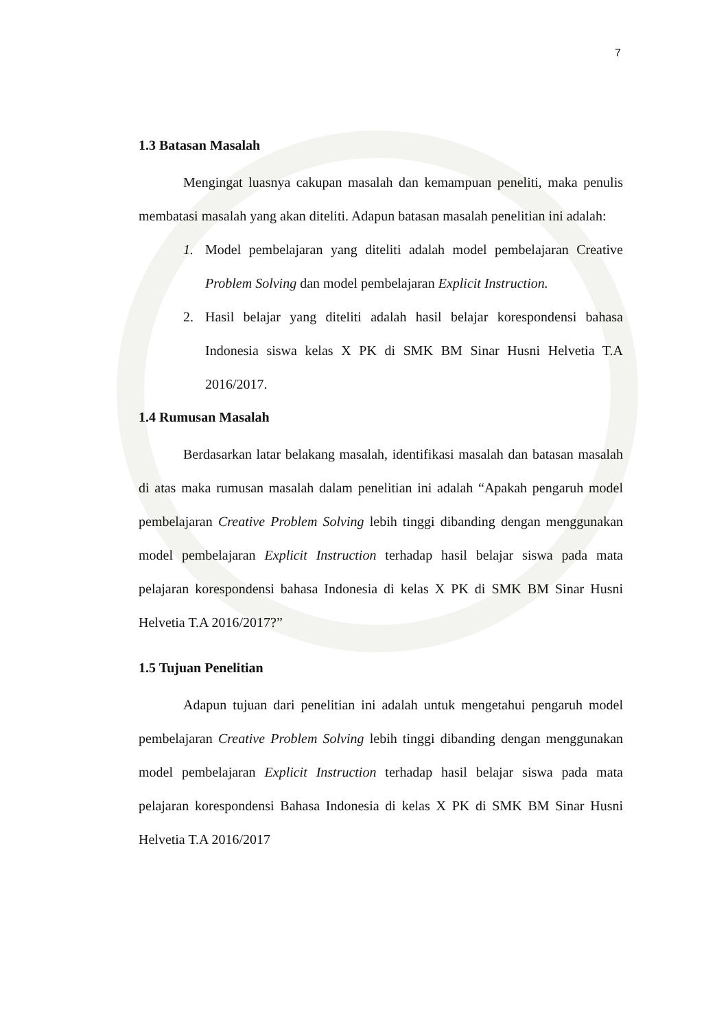7
1.3 Batasan Masalah
Mengingat luasnya cakupan masalah dan kemampuan peneliti, maka penulis membatasi masalah yang akan diteliti. Adapun batasan masalah penelitian ini adalah:
1. Model pembelajaran yang diteliti adalah model pembelajaran Creative Problem Solving dan model pembelajaran Explicit Instruction.
2. Hasil belajar yang diteliti adalah hasil belajar korespondensi bahasa Indonesia siswa kelas X PK di SMK BM Sinar Husni Helvetia T.A 2016/2017.
1.4 Rumusan Masalah
Berdasarkan latar belakang masalah, identifikasi masalah dan batasan masalah di atas maka rumusan masalah dalam penelitian ini adalah “Apakah pengaruh model pembelajaran Creative Problem Solving lebih tinggi dibanding dengan menggunakan model pembelajaran Explicit Instruction terhadap hasil belajar siswa pada mata pelajaran korespondensi bahasa Indonesia di kelas X PK di SMK BM Sinar Husni Helvetia T.A 2016/2017?”
1.5 Tujuan Penelitian
Adapun tujuan dari penelitian ini adalah untuk mengetahui pengaruh model pembelajaran Creative Problem Solving lebih tinggi dibanding dengan menggunakan model pembelajaran Explicit Instruction terhadap hasil belajar siswa pada mata pelajaran korespondensi Bahasa Indonesia di kelas X PK di SMK BM Sinar Husni Helvetia T.A 2016/2017